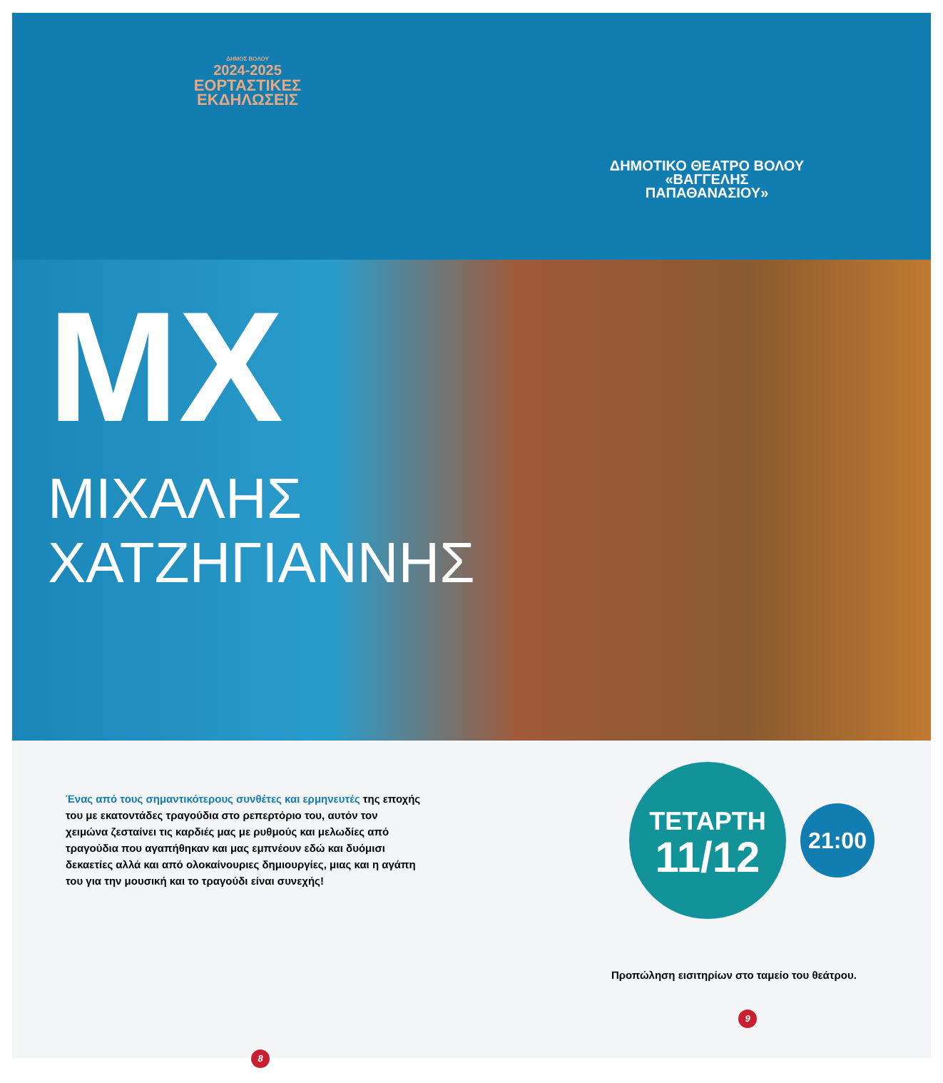ΔΗΜΟΣ ΒΟΛΟΥ
2024-2025
ΕΟΡΤΑΣΤΙΚΕΣ
ΕΚΔΗΛΩΣΕΙΣ
ΔΗΜΟΤΙΚΟ ΘΕΑΤΡΟ ΒΟΛΟΥ
«ΒΑΓΓΕΛΗΣ
ΠΑΠΑΘΑΝΑΣΙΟΥ»
MX
ΜΙΧΑΛΗΣ
ΧΑΤΖΗΓΙΑΝΝΗΣ
Ένας από τους σημαντικότερους συνθέτες και ερμηνευτές της εποχής του με εκατοντάδες τραγούδια στο ρεπερτόριο του, αυτόν τον χειμώνα ζεσταίνει τις καρδιές μας με ρυθμούς και μελωδίες από τραγούδια που αγαπήθηκαν και μας εμπνέουν εδώ και δυόμισι δεκαετίες αλλά και από ολοκαίνουριες δημιουργίες, μιας και η αγάπη του για την μουσική και το τραγούδι είναι συνεχής!
8
ΤΕΤΑΡΤΗ
11/12
21:00
Προπώληση εισιτηρίων στο ταμείο του θεάτρου.
9